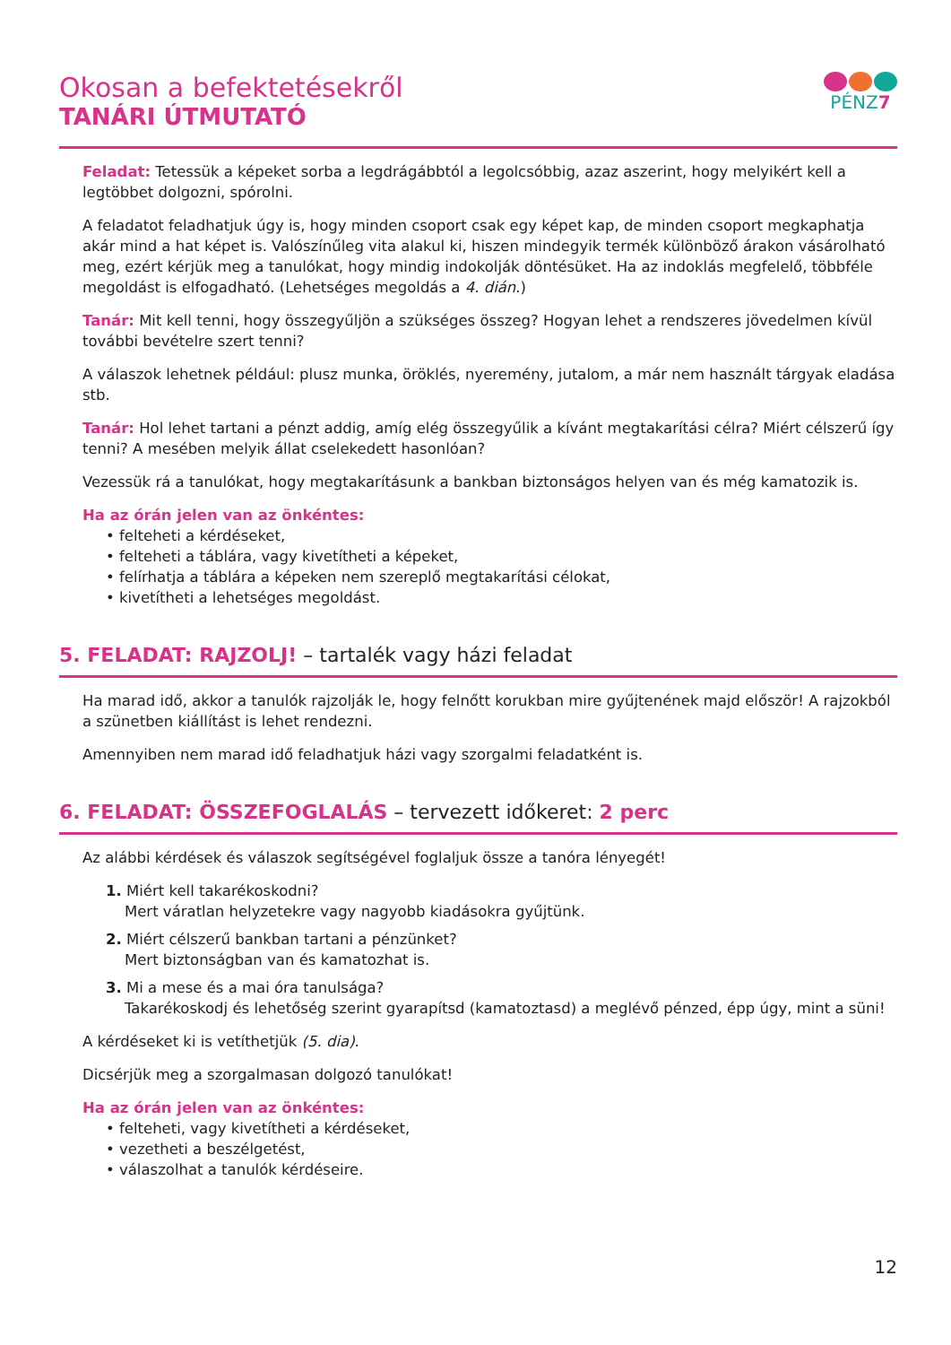Okosan a befektetésekről
TANÁRI ÚTMUTATÓ
PÉNZ7
Feladat: Tetessük a képeket sorba a legdrágábbtól a legolcsóbbig, azaz aszerint, hogy melyikért kell a legtöbbet dolgozni, spórolni.
A feladatot feladhatjuk úgy is, hogy minden csoport csak egy képet kap, de minden csoport megkaphatja akár mind a hat képet is. Valószínűleg vita alakul ki, hiszen mindegyik termék különböző árakon vásárolható meg, ezért kérjük meg a tanulókat, hogy mindig indokolják döntésüket. Ha az indoklás megfelelő, többféle megoldást is elfogadható. (Lehetséges megoldás a 4. dián.)
Tanár: Mit kell tenni, hogy összegyűljön a szükséges összeg? Hogyan lehet a rendszeres jövedelmen kívül további bevételre szert tenni?
A válaszok lehetnek például: plusz munka, öröklés, nyeremény, jutalom, a már nem használt tárgyak eladása stb.
Tanár: Hol lehet tartani a pénzt addig, amíg elég összegyűlik a kívánt megtakarítási célra? Miért célszerű így tenni? A mesében melyik állat cselekedett hasonlóan?
Vezessük rá a tanulókat, hogy megtakarításunk a bankban biztonságos helyen van és még kamatozik is.
Ha az órán jelen van az önkéntes:
• felteheti a kérdéseket,
• felteheti a táblára, vagy kivetítheti a képeket,
• felírhatja a táblára a képeken nem szereplő megtakarítási célokat,
• kivetítheti a lehetséges megoldást.
5. FELADAT: RAJZOLJ! – tartalék vagy házi feladat
Ha marad idő, akkor a tanulók rajzolják le, hogy felnőtt korukban mire gyűjtenének majd először! A rajzokból a szünetben kiállítást is lehet rendezni.
Amennyiben nem marad idő feladhatjuk házi vagy szorgalmi feladatként is.
6. FELADAT: ÖSSZEFOGLALÁS – tervezett időkeret: 2 perc
Az alábbi kérdések és válaszok segítségével foglaljuk össze a tanóra lényegét!
1. Miért kell takarékoskodni?
Mert váratlan helyzetekre vagy nagyobb kiadásokra gyűjtünk.
2. Miért célszerű bankban tartani a pénzünket?
Mert biztonságban van és kamatozhat is.
3. Mi a mese és a mai óra tanulsága?
Takarékoskodj és lehetőség szerint gyarapítsd (kamatoztasd) a meglévő pénzed, épp úgy, mint a süni!
A kérdéseket ki is vetíthetjük (5. dia).
Dicsérjük meg a szorgalmasan dolgozó tanulókat!
Ha az órán jelen van az önkéntes:
• felteheti, vagy kivetítheti a kérdéseket,
• vezetheti a beszélgetést,
• válaszolhat a tanulók kérdéseire.
12